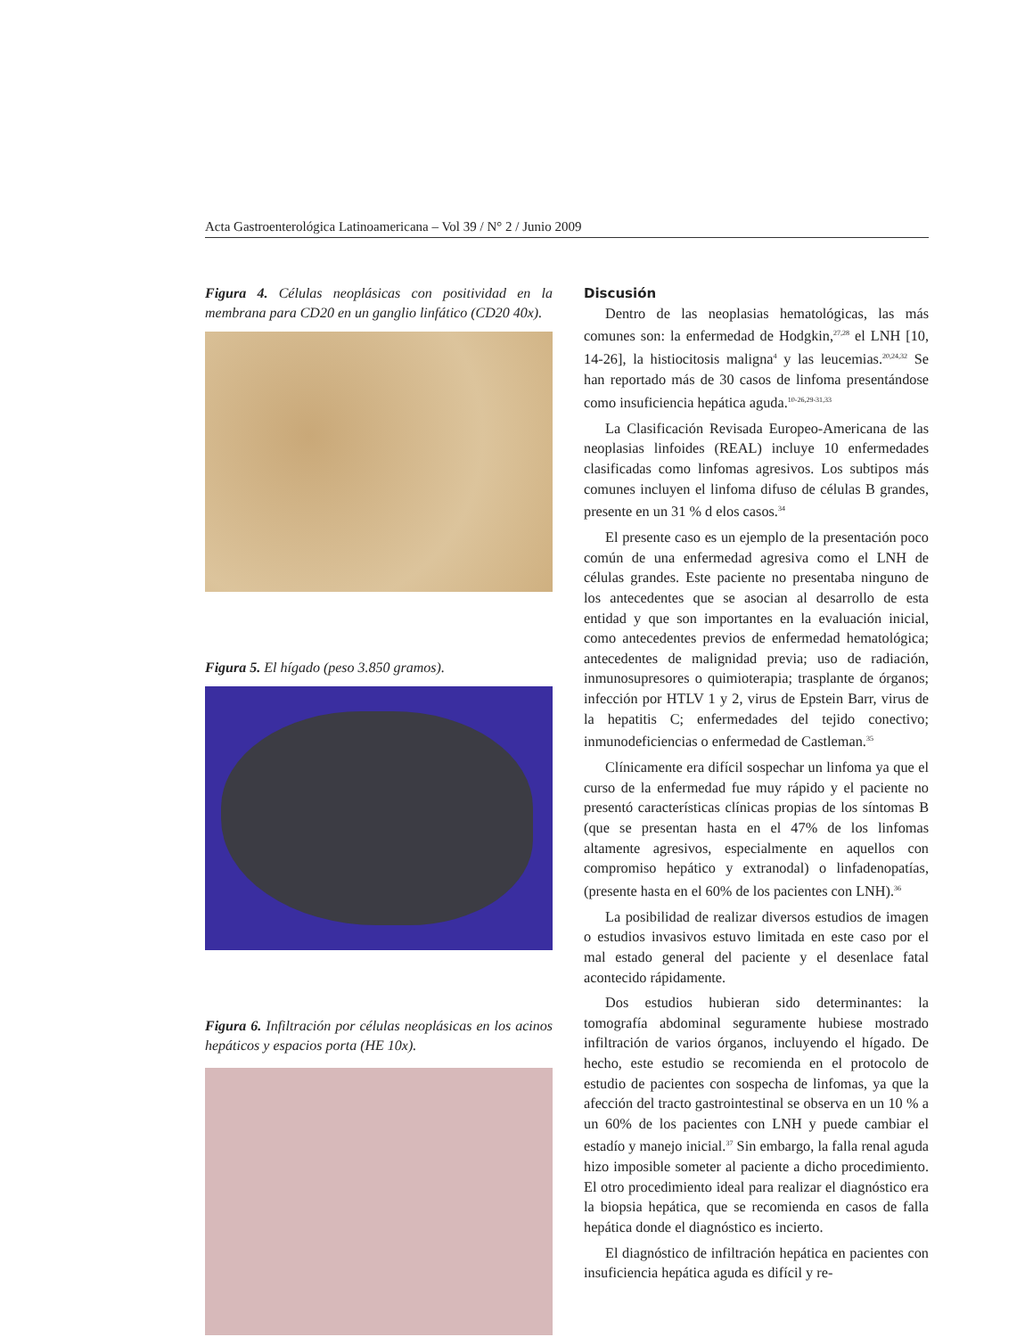Acta Gastroenterológica Latinoamericana – Vol 39 / N° 2 / Junio 2009
Figura 4. Células neoplásicas con positividad en la membrana para CD20 en un ganglio linfático (CD20 40x).
Figura 5. El hígado (peso 3.850 gramos).
Figura 6. Infiltración por células neoplásicas en los acinos hepáticos y espacios porta (HE 10x).
Discusión
Dentro de las neoplasias hematológicas, las más comunes son: la enfermedad de Hodgkin,<sup>27,28</sup> el LNH [10, 14-26], la histiocitosis maligna<sup>4</sup> y las leucemias.<sup>20,24,32</sup> Se han reportado más de 30 casos de linfoma presentándose como insuficiencia hepática aguda.<sup>10-26,29-31,33</sup>
La Clasificación Revisada Europeo-Americana de las neoplasias linfoides (REAL) incluye 10 enfermedades clasificadas como linfomas agresivos. Los subtipos más comunes incluyen el linfoma difuso de células B grandes, presente en un 31 % d elos casos.<sup>34</sup>
El presente caso es un ejemplo de la presentación poco común de una enfermedad agresiva como el LNH de células grandes. Este paciente no presentaba ninguno de los antecedentes que se asocian al desarrollo de esta entidad y que son importantes en la evaluación inicial, como antecedentes previos de enfermedad hematológica; antecedentes de malignidad previa; uso de radiación, inmunosupresores o quimioterapia; trasplante de órganos; infección por HTLV 1 y 2, virus de Epstein Barr, virus de la hepatitis C; enfermedades del tejido conectivo; inmunodeficiencias o enfermedad de Castleman.<sup>35</sup>
Clínicamente era difícil sospechar un linfoma ya que el curso de la enfermedad fue muy rápido y el paciente no presentó características clínicas propias de los síntomas B (que se presentan hasta en el 47% de los linfomas altamente agresivos, especialmente en aquellos con compromiso hepático y extranodal) o linfadenopatías, (presente hasta en el 60% de los pacientes con LNH).<sup>36</sup>
La posibilidad de realizar diversos estudios de imagen o estudios invasivos estuvo limitada en este caso por el mal estado general del paciente y el desenlace fatal acontecido rápidamente.
Dos estudios hubieran sido determinantes: la tomografía abdominal seguramente hubiese mostrado infiltración de varios órganos, incluyendo el hígado. De hecho, este estudio se recomienda en el protocolo de estudio de pacientes con sospecha de linfomas, ya que la afección del tracto gastrointestinal se observa en un 10 % a un 60% de los pacientes con LNH y puede cambiar el estadío y manejo inicial.<sup>37</sup> Sin embargo, la falla renal aguda hizo imposible someter al paciente a dicho procedimiento. El otro procedimiento ideal para realizar el diagnóstico era la biopsia hepática, que se recomienda en casos de falla hepática donde el diagnóstico es incierto.
El diagnóstico de infiltración hepática en pacientes con insuficiencia hepática aguda es difícil y re-